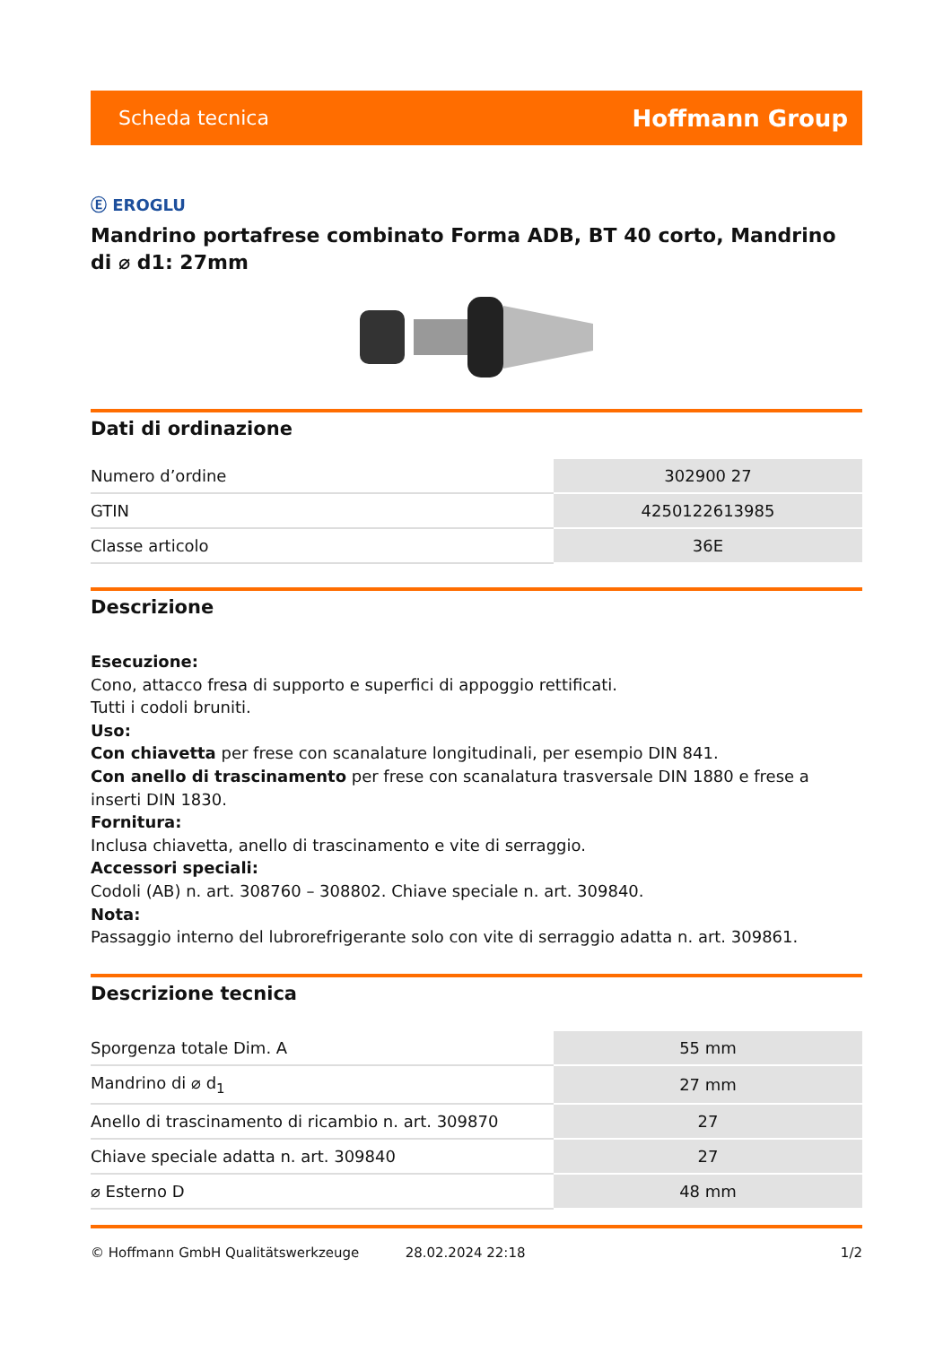Scheda tecnica Hoffmann Group
Ⓔ EROGLU
Mandrino portafrese combinato Forma ADB, BT 40 corto, Mandrino di ⌀ d1: 27mm
Dati di ordinazione
| Numero d’ordine | 302900 27 |
| GTIN | 4250122613985 |
| Classe articolo | 36E |
Descrizione
Esecuzione:
Cono, attacco fresa di supporto e superfici di appoggio rettificati.
Tutti i codoli bruniti.
Uso:
Con chiavetta per frese con scanalature longitudinali, per esempio DIN 841.
Con anello di trascinamento per frese con scanalatura trasversale DIN 1880 e frese a inserti DIN 1830.
Fornitura:
Inclusa chiavetta, anello di trascinamento e vite di serraggio.
Accessori speciali:
Codoli (AB) n. art. 308760 – 308802. Chiave speciale n. art. 309840.
Nota:
Passaggio interno del lubrorefrigerante solo con vite di serraggio adatta n. art. 309861.
Descrizione tecnica
| Sporgenza totale Dim. A | 55 mm |
| Mandrino di ⌀ d<sub>1</sub> | 27 mm |
| Anello di trascinamento di ricambio n. art. 309870 | 27 |
| Chiave speciale adatta n. art. 309840 | 27 |
| ⌀ Esterno D | 48 mm |
© Hoffmann GmbH Qualitätswerkzeuge 28.02.2024 22:18 1/2